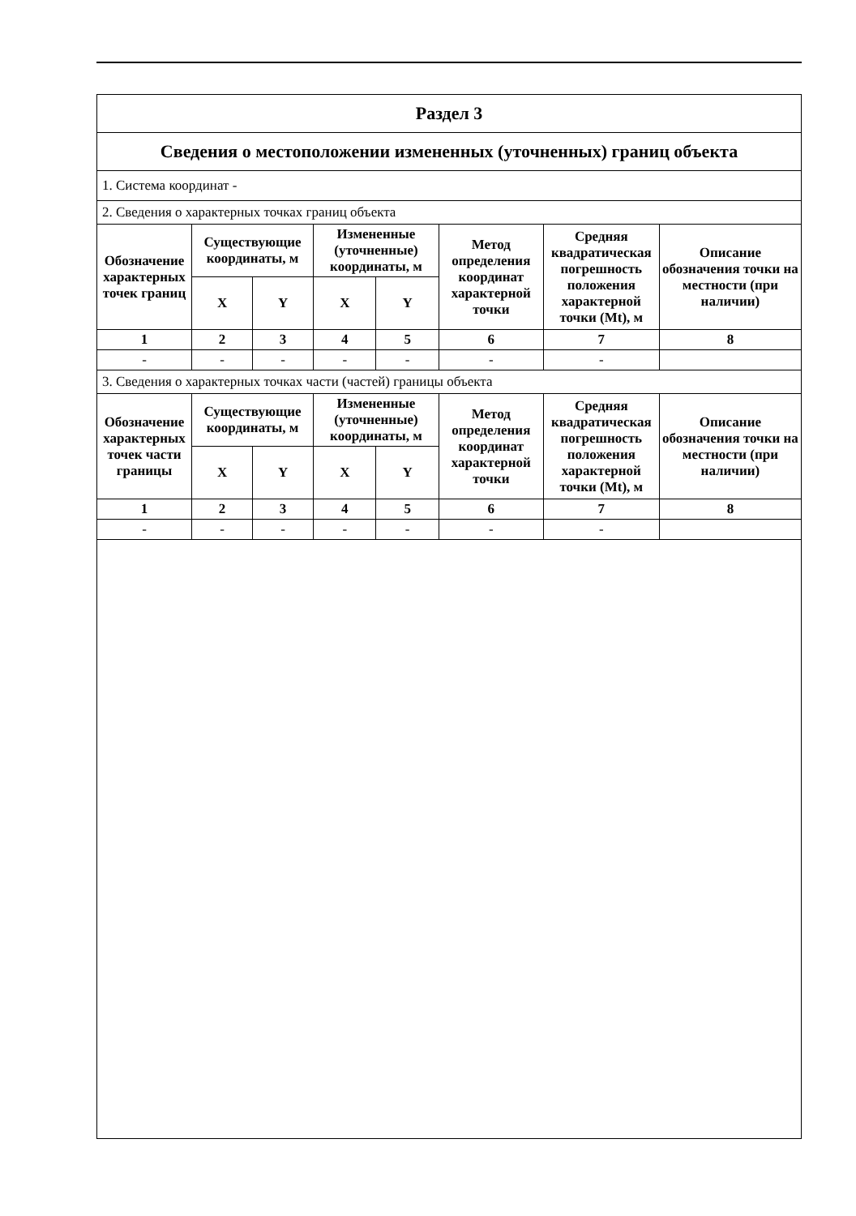| Раздел 3 | | | | | | | |
| Сведения о местоположении измененных (уточненных) границ объекта | | | | | | | |
| 1. Система координат - | | | | | | | |
| 2. Сведения о характерных точках границ объекта | | | | | | | |
| Обозначение характерных точек границ | Существующие координаты, м | | Измененные (уточненные) координаты, м | | Метод определения координат характерной точки | Средняя квадратическая погрешность положения характерной точки (Mt), м | Описание обозначения точки на местности (при наличии) |
| | X | Y | X | Y | | | |
| 1 | 2 | 3 | 4 | 5 | 6 | 7 | 8 |
| - | - | - | - | - | - | - | |
| 3. Сведения о характерных точках части (частей) границы объекта | | | | | | | |
| Обозначение характерных точек части границы | Существующие координаты, м | | Измененные (уточненные) координаты, м | | Метод определения координат характерной точки | Средняя квадратическая погрешность положения характерной точки (Mt), м | Описание обозначения точки на местности (при наличии) |
| | X | Y | X | Y | | | |
| 1 | 2 | 3 | 4 | 5 | 6 | 7 | 8 |
| - | - | - | - | - | - | - | |